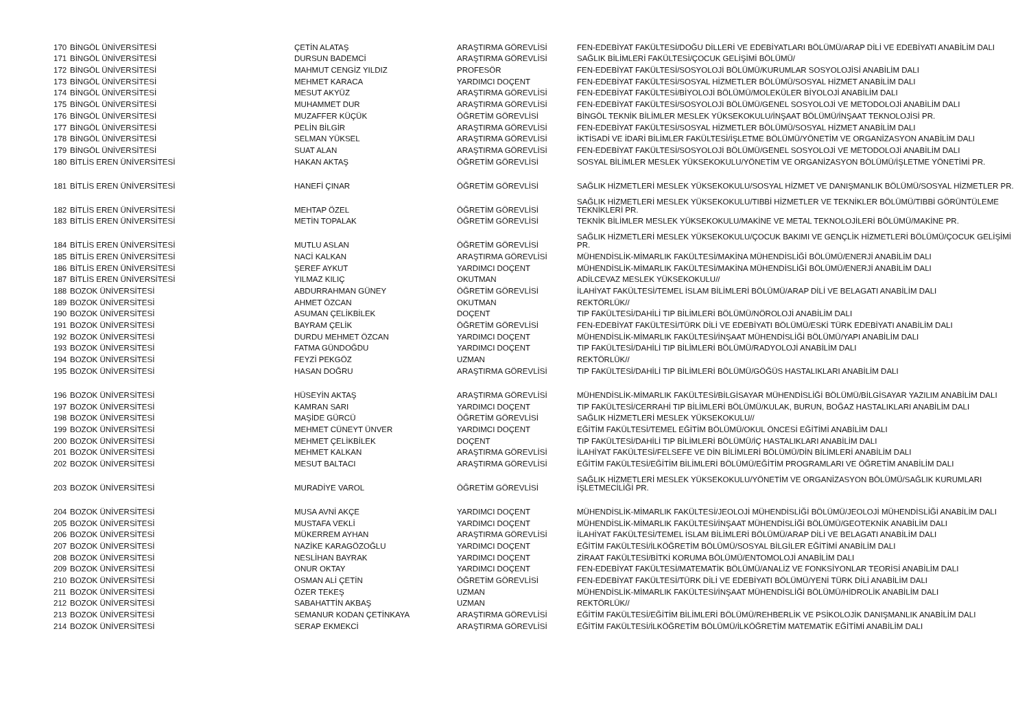| 170 | BİNGÖL ÜNİVERSİTESİ | ÇETİN ALATAŞ | ARAŞTIRMA GÖREVLİSİ | FEN-EDEBİYAT FAKÜLTESİ/DOĞU DİLLERİ VE EDEBİYATLARI BÖLÜMÜ/ARAP DİLİ VE EDEBİYATI ANABİLİM DALI |
| 171 | BİNGÖL ÜNİVERSİTESİ | DURSUN BADEMCİ | ARAŞTIRMA GÖREVLİSİ | SAĞLIK BİLİMLERİ FAKÜLTESİ/ÇOCUK GELİŞİMİ BÖLÜMÜ/ |
| 172 | BİNGÖL ÜNİVERSİTESİ | MAHMUT CENGİZ YILDIZ | PROFESÖR | FEN-EDEBİYAT FAKÜLTESİ/SOSYOLOJİ BÖLÜMÜ/KURUMLAR SOSYOLOJİSİ ANABİLİM DALI |
| 173 | BİNGÖL ÜNİVERSİTESİ | MEHMET KARACA | YARDIMCI DOÇENT | FEN-EDEBİYAT FAKÜLTESİ/SOSYAL HİZMETLER BÖLÜMÜ/SOSYAL HİZMET ANABİLİM DALI |
| 174 | BİNGÖL ÜNİVERSİTESİ | MESUT AKYÜZ | ARAŞTIRMA GÖREVLİSİ | FEN-EDEBİYAT FAKÜLTESİ/BİYOLOJİ BÖLÜMÜ/MOLEKÜLER BİYOLOJİ ANABİLİM DALI |
| 175 | BİNGÖL ÜNİVERSİTESİ | MUHAMMET DUR | ARAŞTIRMA GÖREVLİSİ | FEN-EDEBİYAT FAKÜLTESİ/SOSYOLOJİ BÖLÜMÜ/GENEL SOSYOLOJİ VE METODOLOJİ ANABİLİM DALI |
| 176 | BİNGÖL ÜNİVERSİTESİ | MUZAFFER KÜÇÜK | ÖĞRETİM GÖREVLİSİ | BİNGÖL TEKNİK BİLİMLER MESLEK YÜKSEKOKULU/İNŞAAT BÖLÜMÜ/İNŞAAT TEKNOLOJİSİ PR. |
| 177 | BİNGÖL ÜNİVERSİTESİ | PELİN BİLGİR | ARAŞTIRMA GÖREVLİSİ | FEN-EDEBİYAT FAKÜLTESİ/SOSYAL HİZMETLER BÖLÜMÜ/SOSYAL HİZMET ANABİLİM DALI |
| 178 | BİNGÖL ÜNİVERSİTESİ | SELMAN YÜKSEL | ARAŞTIRMA GÖREVLİSİ | İKTİSADİ VE İDARİ BİLİMLER FAKÜLTESİ/İŞLETME BÖLÜMÜ/YÖNETİM VE ORGANİZASYON ANABİLİM DALI |
| 179 | BİNGÖL ÜNİVERSİTESİ | SUAT ALAN | ARAŞTIRMA GÖREVLİSİ | FEN-EDEBİYAT FAKÜLTESİ/SOSYOLOJİ BÖLÜMÜ/GENEL SOSYOLOJİ VE METODOLOJİ ANABİLİM DALI |
| 180 | BİTLİS EREN ÜNİVERSİTESİ | HAKAN AKTAŞ | ÖĞRETİM GÖREVLİSİ | SOSYAL BİLİMLER MESLEK YÜKSEKOKULU/YÖNETİM VE ORGANİZASYON BÖLÜMÜ/İŞLETME YÖNETİMİ PR. |
| 181 | BİTLİS EREN ÜNİVERSİTESİ | HANEFİ ÇINAR | ÖĞRETİM GÖREVLİSİ | SAĞLIK HİZMETLERİ MESLEK YÜKSEKOKULU/SOSYAL HİZMET VE DANIŞMANLIK BÖLÜMÜ/SOSYAL HİZMETLER PR. |
| 182 | BİTLİS EREN ÜNİVERSİTESİ | MEHTAP ÖZEL | ÖĞRETİM GÖREVLİSİ | SAĞLIK HİZMETLERİ MESLEK YÜKSEKOKULU/TIBBİ HİZMETLER VE TEKNİKLER BÖLÜMÜ/TIBBİ GÖRÜNTÜLEME TEKNİKLERİ PR. |
| 183 | BİTLİS EREN ÜNİVERSİTESİ | METİN TOPALAK | ÖĞRETİM GÖREVLİSİ | TEKNİK BİLİMLER MESLEK YÜKSEKOKULU/MAKİNE VE METAL TEKNOLOJİLERİ BÖLÜMÜ/MAKİNE PR. |
| 184 | BİTLİS EREN ÜNİVERSİTESİ | MUTLU ASLAN | ÖĞRETİM GÖREVLİSİ | SAĞLIK HİZMETLERİ MESLEK YÜKSEKOKULU/ÇOCUK BAKIMI VE GENÇLİK HİZMETLERİ BÖLÜMÜ/ÇOCUK GELİŞİMİ PR. |
| 185 | BİTLİS EREN ÜNİVERSİTESİ | NACİ KALKAN | ARAŞTIRMA GÖREVLİSİ | MÜHENDİSLİK-MİMARLIK FAKÜLTESİ/MAKİNA MÜHENDİSLİĞİ BÖLÜMÜ/ENERJİ ANABİLİM DALI |
| 186 | BİTLİS EREN ÜNİVERSİTESİ | ŞEREF AYKUT | YARDIMCI DOÇENT | MÜHENDİSLİK-MİMARLIK FAKÜLTESİ/MAKİNA MÜHENDİSLİĞİ BÖLÜMÜ/ENERJİ ANABİLİM DALI |
| 187 | BİTLİS EREN ÜNİVERSİTESİ | YILMAZ KILIÇ | OKUTMAN | ADİLCEVAZ MESLEK YÜKSEKOKULU// |
| 188 | BOZOK ÜNİVERSİTESİ | ABDURRAHMAN GÜNEY | ÖĞRETİM GÖREVLİSİ | İLAHİYAT FAKÜLTESİ/TEMEL İSLAM BİLİMLERİ BÖLÜMÜ/ARAP DİLİ VE BELAGATI ANABİLİM DALI |
| 189 | BOZOK ÜNİVERSİTESİ | AHMET ÖZCAN | OKUTMAN | REKTÖRLÜK// |
| 190 | BOZOK ÜNİVERSİTESİ | ASUMAN ÇELİKBİLEK | DOÇENT | TIP FAKÜLTESİ/DAHİLİ TIP BİLİMLERİ BÖLÜMÜ/NÖROLOJİ ANABİLİM DALI |
| 191 | BOZOK ÜNİVERSİTESİ | BAYRAM ÇELİK | ÖĞRETİM GÖREVLİSİ | FEN-EDEBİYAT FAKÜLTESİ/TÜRK DİLİ VE EDEBİYATI BÖLÜMÜ/ESKİ TÜRK EDEBİYATI ANABİLİM DALI |
| 192 | BOZOK ÜNİVERSİTESİ | DURDU MEHMET ÖZCAN | YARDIMCI DOÇENT | MÜHENDİSLİK-MİMARLIK FAKÜLTESİ/İNŞAAT MÜHENDİSLİĞİ BÖLÜMÜ/YAPI ANABİLİM DALI |
| 193 | BOZOK ÜNİVERSİTESİ | FATMA GÜNDOĞDU | YARDIMCI DOÇENT | TIP FAKÜLTESİ/DAHİLİ TIP BİLİMLERİ BÖLÜMÜ/RADYOLOJİ ANABİLİM DALI |
| 194 | BOZOK ÜNİVERSİTESİ | FEYZİ PEKGÖZ | UZMAN | REKTÖRLÜK// |
| 195 | BOZOK ÜNİVERSİTESİ | HASAN DOĞRU | ARAŞTIRMA GÖREVLİSİ | TIP FAKÜLTESİ/DAHİLİ TIP BİLİMLERİ BÖLÜMÜ/GÖĞÜS HASTALIKLARI ANABİLİM DALI |
| 196 | BOZOK ÜNİVERSİTESİ | HÜSEYİN AKTAŞ | ARAŞTIRMA GÖREVLİSİ | MÜHENDİSLİK-MİMARLIK FAKÜLTESİ/BİLGİSAYAR MÜHENDİSLİĞİ BÖLÜMÜ/BİLGİSAYAR YAZILIM ANABİLİM DALI |
| 197 | BOZOK ÜNİVERSİTESİ | KAMRAN SARI | YARDIMCI DOÇENT | TIP FAKÜLTESİ/CERRAHİ TIP BİLİMLERİ BÖLÜMÜ/KULAK, BURUN, BOĞAZ HASTALIKLARI ANABİLİM DALI |
| 198 | BOZOK ÜNİVERSİTESİ | MAŞİDE GÜRCÜ | ÖĞRETİM GÖREVLİSİ | SAĞLIK HİZMETLERİ MESLEK YÜKSEKOKULU// |
| 199 | BOZOK ÜNİVERSİTESİ | MEHMET CÜNEYT ÜNVER | YARDIMCI DOÇENT | EĞİTİM FAKÜLTESİ/TEMEL EĞİTİM BÖLÜMÜ/OKUL ÖNCESİ EĞİTİMİ ANABİLİM DALI |
| 200 | BOZOK ÜNİVERSİTESİ | MEHMET ÇELİKBİLEK | DOÇENT | TIP FAKÜLTESİ/DAHİLİ TIP BİLİMLERİ BÖLÜMÜ/İÇ HASTALIKLARI ANABİLİM DALI |
| 201 | BOZOK ÜNİVERSİTESİ | MEHMET KALKAN | ARAŞTIRMA GÖREVLİSİ | İLAHİYAT FAKÜLTESİ/FELSEFE VE DİN BİLİMLERİ BÖLÜMÜ/DİN BİLİMLERİ ANABİLİM DALI |
| 202 | BOZOK ÜNİVERSİTESİ | MESUT BALTACI | ARAŞTIRMA GÖREVLİSİ | EĞİTİM FAKÜLTESİ/EĞİTİM BİLİMLERİ BÖLÜMÜ/EĞİTİM PROGRAMLARI VE ÖĞRETİM ANABİLİM DALI |
| 203 | BOZOK ÜNİVERSİTESİ | MURADİYE VAROL | ÖĞRETİM GÖREVLİSİ | SAĞLIK HİZMETLERİ MESLEK YÜKSEKOKULU/YÖNETİM VE ORGANİZASYON BÖLÜMÜ/SAĞLIK KURUMLARI İŞLETMECİLİĞİ PR. |
| 204 | BOZOK ÜNİVERSİTESİ | MUSA AVNİ AKÇE | YARDIMCI DOÇENT | MÜHENDİSLİK-MİMARLIK FAKÜLTESİ/JEOLOJİ MÜHENDİSLİĞİ BÖLÜMÜ/JEOLOJİ MÜHENDİSLİĞİ ANABİLİM DALI |
| 205 | BOZOK ÜNİVERSİTESİ | MUSTAFA VEKLİ | YARDIMCI DOÇENT | MÜHENDİSLİK-MİMARLIK FAKÜLTESİ/İNŞAAT MÜHENDİSLİĞİ BÖLÜMÜ/GEOTEKNİK ANABİLİM DALI |
| 206 | BOZOK ÜNİVERSİTESİ | MÜKERREM AYHAN | ARAŞTIRMA GÖREVLİSİ | İLAHİYAT FAKÜLTESİ/TEMEL İSLAM BİLİMLERİ BÖLÜMÜ/ARAP DİLİ VE BELAGATI ANABİLİM DALI |
| 207 | BOZOK ÜNİVERSİTESİ | NAZİKE KARAGÖZOĞLU | YARDIMCI DOÇENT | EĞİTİM FAKÜLTESİ/İLKÖĞRETİM BÖLÜMÜ/SOSYAL BİLGİLER EĞİTİMİ ANABİLİM DALI |
| 208 | BOZOK ÜNİVERSİTESİ | NESLİHAN BAYRAK | YARDIMCI DOÇENT | ZİRAAT FAKÜLTESİ/BİTKİ KORUMA BÖLÜMÜ/ENTOMOLOJİ ANABİLİM DALI |
| 209 | BOZOK ÜNİVERSİTESİ | ONUR OKTAY | YARDIMCI DOÇENT | FEN-EDEBİYAT FAKÜLTESİ/MATEMATİK BÖLÜMÜ/ANALİZ VE FONKSİYONLAR TEORİSİ ANABİLİM DALI |
| 210 | BOZOK ÜNİVERSİTESİ | OSMAN ALİ ÇETİN | ÖĞRETİM GÖREVLİSİ | FEN-EDEBİYAT FAKÜLTESİ/TÜRK DİLİ VE EDEBİYATI BÖLÜMÜ/YENİ TÜRK DİLİ ANABİLİM DALI |
| 211 | BOZOK ÜNİVERSİTESİ | ÖZER TEKEŞ | UZMAN | MÜHENDİSLİK-MİMARLIK FAKÜLTESİ/İNŞAAT MÜHENDİSLİĞİ BÖLÜMÜ/HİDROLİK ANABİLİM DALI |
| 212 | BOZOK ÜNİVERSİTESİ | SABAHATTİN AKBAŞ | UZMAN | REKTÖRLÜK// |
| 213 | BOZOK ÜNİVERSİTESİ | SEMANUR KODAN ÇETİNKAYA | ARAŞTIRMA GÖREVLİSİ | EĞİTİM FAKÜLTESİ/EĞİTİM BİLİMLERİ BÖLÜMÜ/REHBERLİK VE PSİKOLOJİK DANIŞMANLIK ANABİLİM DALI |
| 214 | BOZOK ÜNİVERSİTESİ | SERAP EKMEKCİ | ARAŞTIRMA GÖREVLİSİ | EĞİTİM FAKÜLTESİ/İLKÖĞRETİM BÖLÜMÜ/İLKÖĞRETİM MATEMATİK EĞİTİMİ ANABİLİM DALI |